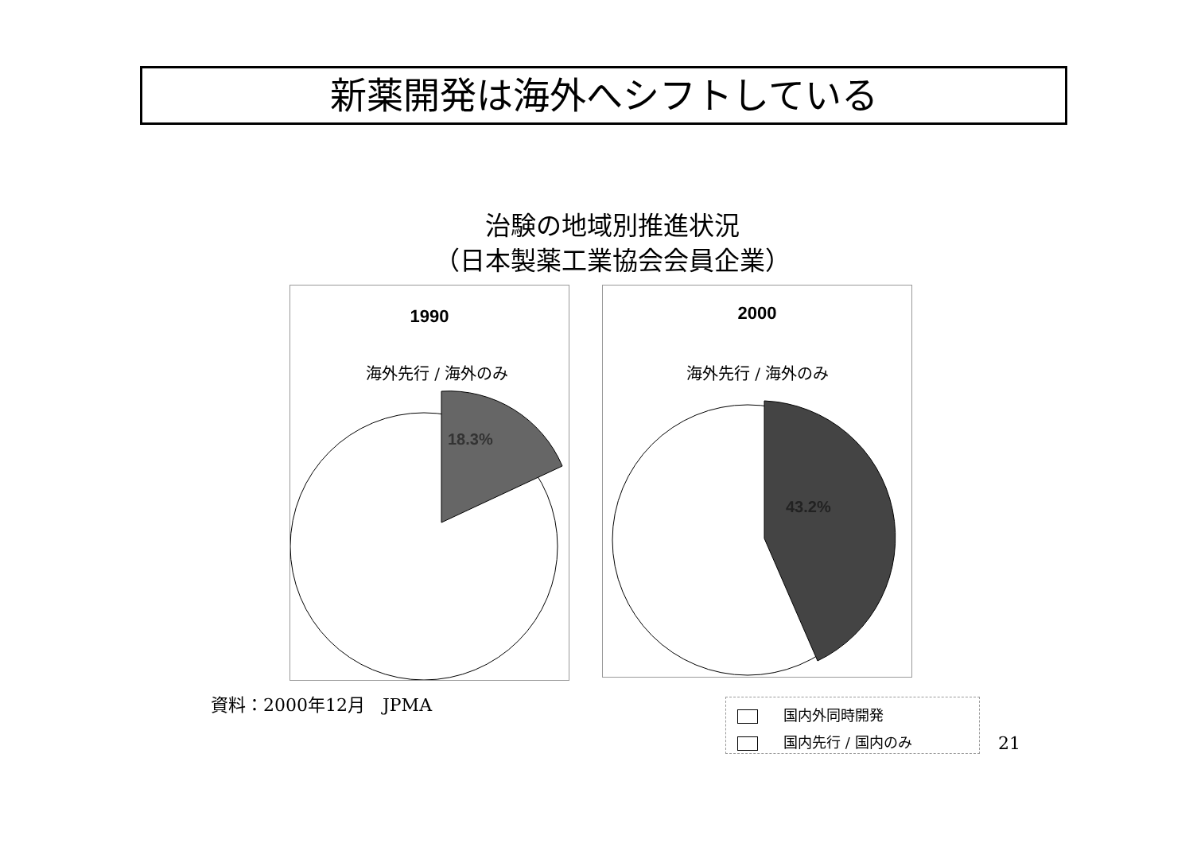新薬開発は海外へシフトしている
治験の地域別推進状況
（日本製薬工業協会会員企業）
1990
海外先行 / 海外のみ
18.3%
2000
海外先行 / 海外のみ
43.2%
資料：2000年12月　JPMA
国内外同時開発
国内先行 / 国内のみ
21